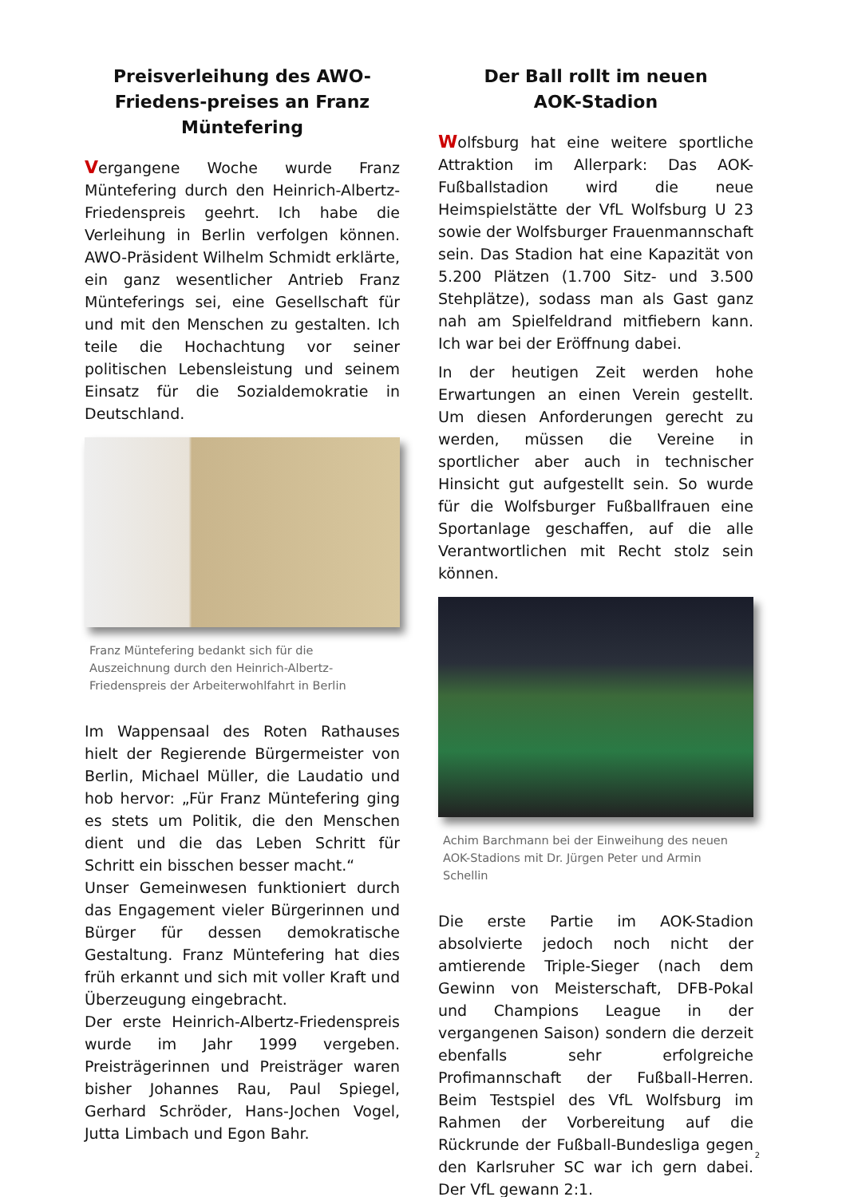Preisverleihung des AWO-Friedens-preises an Franz Müntefering
Vergangene Woche wurde Franz Müntefering durch den Heinrich-Albertz-Friedenspreis geehrt. Ich habe die Verleihung in Berlin verfolgen können. AWO-Präsident Wilhelm Schmidt erklärte, ein ganz wesentlicher Antrieb Franz Münteferings sei, eine Gesellschaft für und mit den Menschen zu gestalten. Ich teile die Hochachtung vor seiner politischen Lebensleistung und seinem Einsatz für die Sozialdemokratie in Deutschland.
Franz Müntefering bedankt sich für die Auszeichnung durch den Heinrich-Albertz-Friedenspreis der Arbeiterwohlfahrt in Berlin
Im Wappensaal des Roten Rathauses hielt der Regierende Bürgermeister von Berlin, Michael Müller, die Laudatio und hob hervor: „Für Franz Müntefering ging es stets um Politik, die den Menschen dient und die das Leben Schritt für Schritt ein bisschen besser macht.“
Unser Gemeinwesen funktioniert durch das Engagement vieler Bürgerinnen und Bürger für dessen demokratische Gestaltung. Franz Müntefering hat dies früh erkannt und sich mit voller Kraft und Überzeugung eingebracht.
Der erste Heinrich-Albertz-Friedenspreis wurde im Jahr 1999 vergeben. Preisträgerinnen und Preisträger waren bisher Johannes Rau, Paul Spiegel, Gerhard Schröder, Hans-Jochen Vogel, Jutta Limbach und Egon Bahr.
Der Ball rollt im neuen
AOK-Stadion
Wolfsburg hat eine weitere sportliche Attraktion im Allerpark: Das AOK-Fußballstadion wird die neue Heimspielstätte der VfL Wolfsburg U 23 sowie der Wolfsburger Frauenmannschaft sein. Das Stadion hat eine Kapazität von 5.200 Plätzen (1.700 Sitz- und 3.500 Stehplätze), sodass man als Gast ganz nah am Spielfeldrand mitfiebern kann. Ich war bei der Eröffnung dabei.
In der heutigen Zeit werden hohe Erwartungen an einen Verein gestellt. Um diesen Anforderungen gerecht zu werden, müssen die Vereine in sportlicher aber auch in technischer Hinsicht gut aufgestellt sein. So wurde für die Wolfsburger Fußballfrauen eine Sportanlage geschaffen, auf die alle Verantwortlichen mit Recht stolz sein können.
Achim Barchmann bei der Einweihung des neuen AOK-Stadions mit Dr. Jürgen Peter und Armin Schellin
Die erste Partie im AOK-Stadion absolvierte jedoch noch nicht der amtierende Triple-Sieger (nach dem Gewinn von Meisterschaft, DFB-Pokal und Champions League in der vergangenen Saison) sondern die derzeit ebenfalls sehr erfolgreiche Profimannschaft der Fußball-Herren. Beim Testspiel des VfL Wolfsburg im Rahmen der Vorbereitung auf die Rückrunde der Fußball-Bundesliga gegen den Karlsruher SC war ich gern dabei. Der VfL gewann 2:1.
2